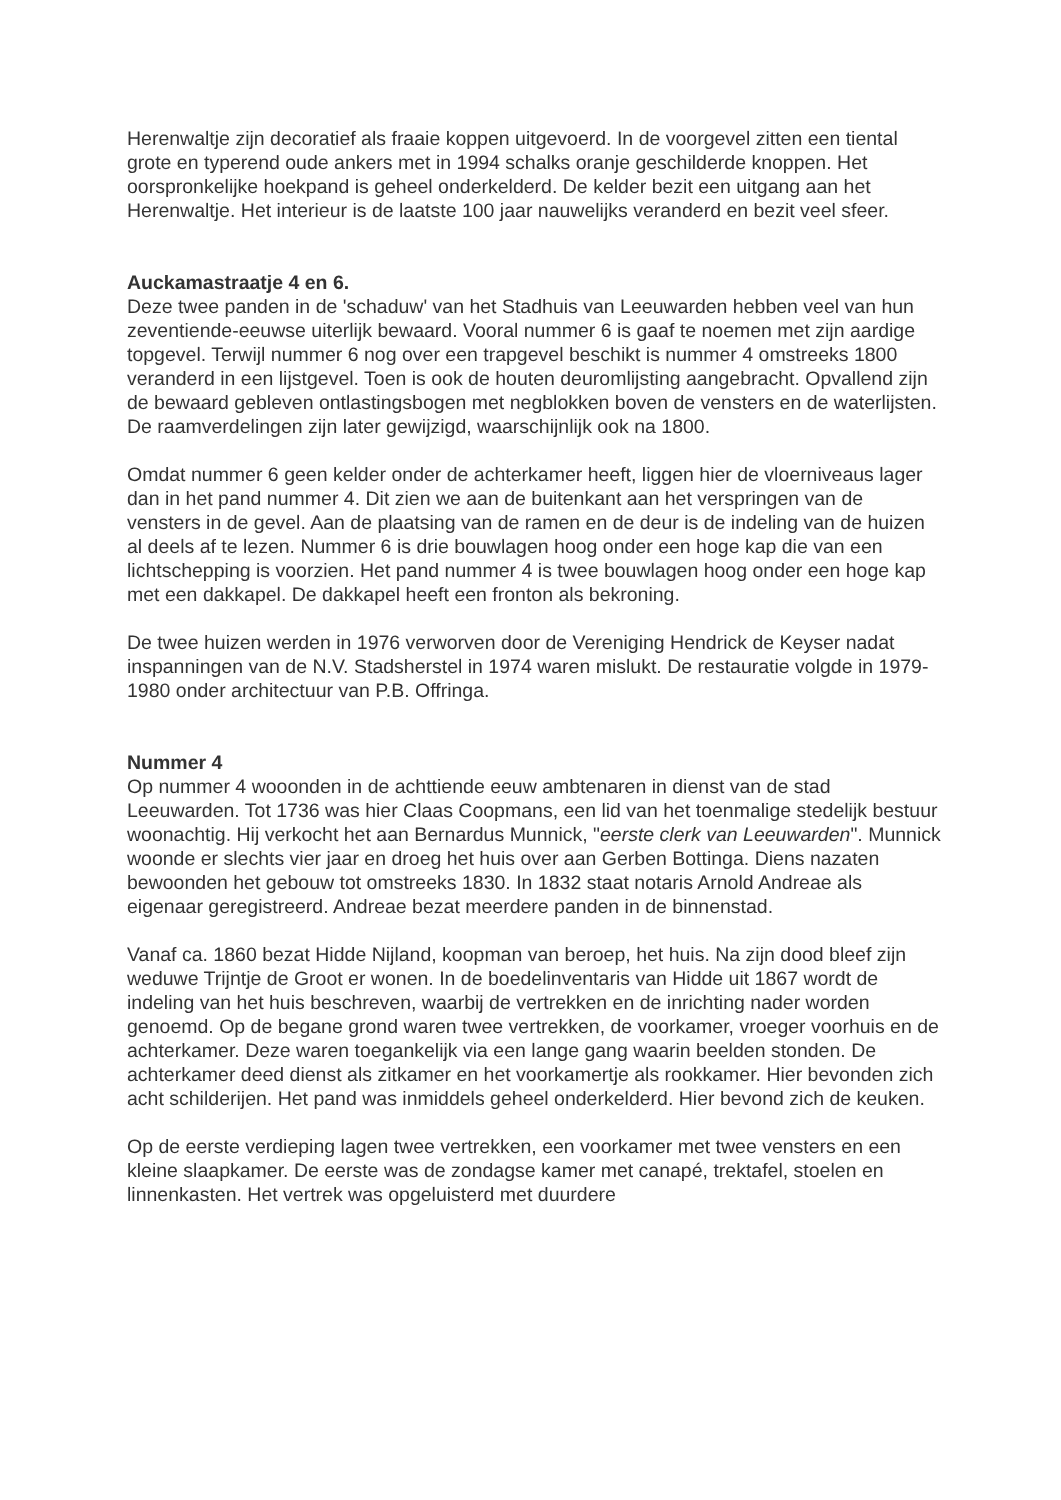Herenwaltje zijn decoratief als fraaie koppen uitgevoerd. In de voorgevel zitten een tiental grote en typerend oude ankers met in 1994 schalks oranje geschilderde knoppen. Het oorspronkelijke hoekpand is geheel onderkelderd. De kelder bezit een uitgang aan het Herenwaltje. Het interieur is de laatste 100 jaar nauwelijks veranderd en bezit veel sfeer.
Auckamastraatje 4 en 6.
Deze twee panden in de 'schaduw' van het Stadhuis van Leeuwarden hebben veel van hun zeventiende-eeuwse uiterlijk bewaard. Vooral nummer 6 is gaaf te noemen met zijn aardige topgevel. Terwijl nummer 6 nog over een trapgevel beschikt is nummer 4 omstreeks 1800 veranderd in een lijstgevel. Toen is ook de houten deuromlijsting aangebracht. Opvallend zijn de bewaard gebleven ontlastingsbogen met negblokken boven de vensters en de waterlijsten. De raamverdelingen zijn later gewijzigd, waarschijnlijk ook na 1800.
Omdat nummer 6 geen kelder onder de achterkamer heeft, liggen hier de vloerniveaus lager dan in het pand nummer 4. Dit zien we aan de buitenkant aan het verspringen van de vensters in de gevel. Aan de plaatsing van de ramen en de deur is de indeling van de huizen al deels af te lezen. Nummer 6 is drie bouwlagen hoog onder een hoge kap die van een lichtschepping is voorzien. Het pand nummer 4 is twee bouwlagen hoog onder een hoge kap met een dakkapel. De dakkapel heeft een fronton als bekroning.
De twee huizen werden in 1976 verworven door de Vereniging Hendrick de Keyser nadat inspanningen van de N.V. Stadsherstel in 1974 waren mislukt. De restauratie volgde in 1979-1980 onder architectuur van P.B. Offringa.
Nummer 4
Op nummer 4 wooonden in de achttiende eeuw ambtenaren in dienst van de stad Leeuwarden. Tot 1736 was hier Claas Coopmans, een lid van het toenmalige stedelijk bestuur woonachtig. Hij verkocht het aan Bernardus Munnick, "eerste clerk van Leeuwarden". Munnick woonde er slechts vier jaar en droeg het huis over aan Gerben Bottinga. Diens nazaten bewoonden het gebouw tot omstreeks 1830. In 1832 staat notaris Arnold Andreae als eigenaar geregistreerd. Andreae bezat meerdere panden in de binnenstad.
Vanaf ca. 1860 bezat Hidde Nijland, koopman van beroep, het huis. Na zijn dood bleef zijn weduwe Trijntje de Groot er wonen. In de boedelinventaris van Hidde uit 1867 wordt de indeling van het huis beschreven, waarbij de vertrekken en de inrichting nader worden genoemd. Op de begane grond waren twee vertrekken, de voorkamer, vroeger voorhuis en de achterkamer. Deze waren toegankelijk via een lange gang waarin beelden stonden. De achterkamer deed dienst als zitkamer en het voorkamertje als rookkamer. Hier bevonden zich acht schilderijen. Het pand was inmiddels geheel onderkelderd. Hier bevond zich de keuken.
Op de eerste verdieping lagen twee vertrekken, een voorkamer met twee vensters en een kleine slaapkamer. De eerste was de zondagse kamer met canapé, trektafel, stoelen en linnenkasten. Het vertrek was opgeluisterd met duurdere